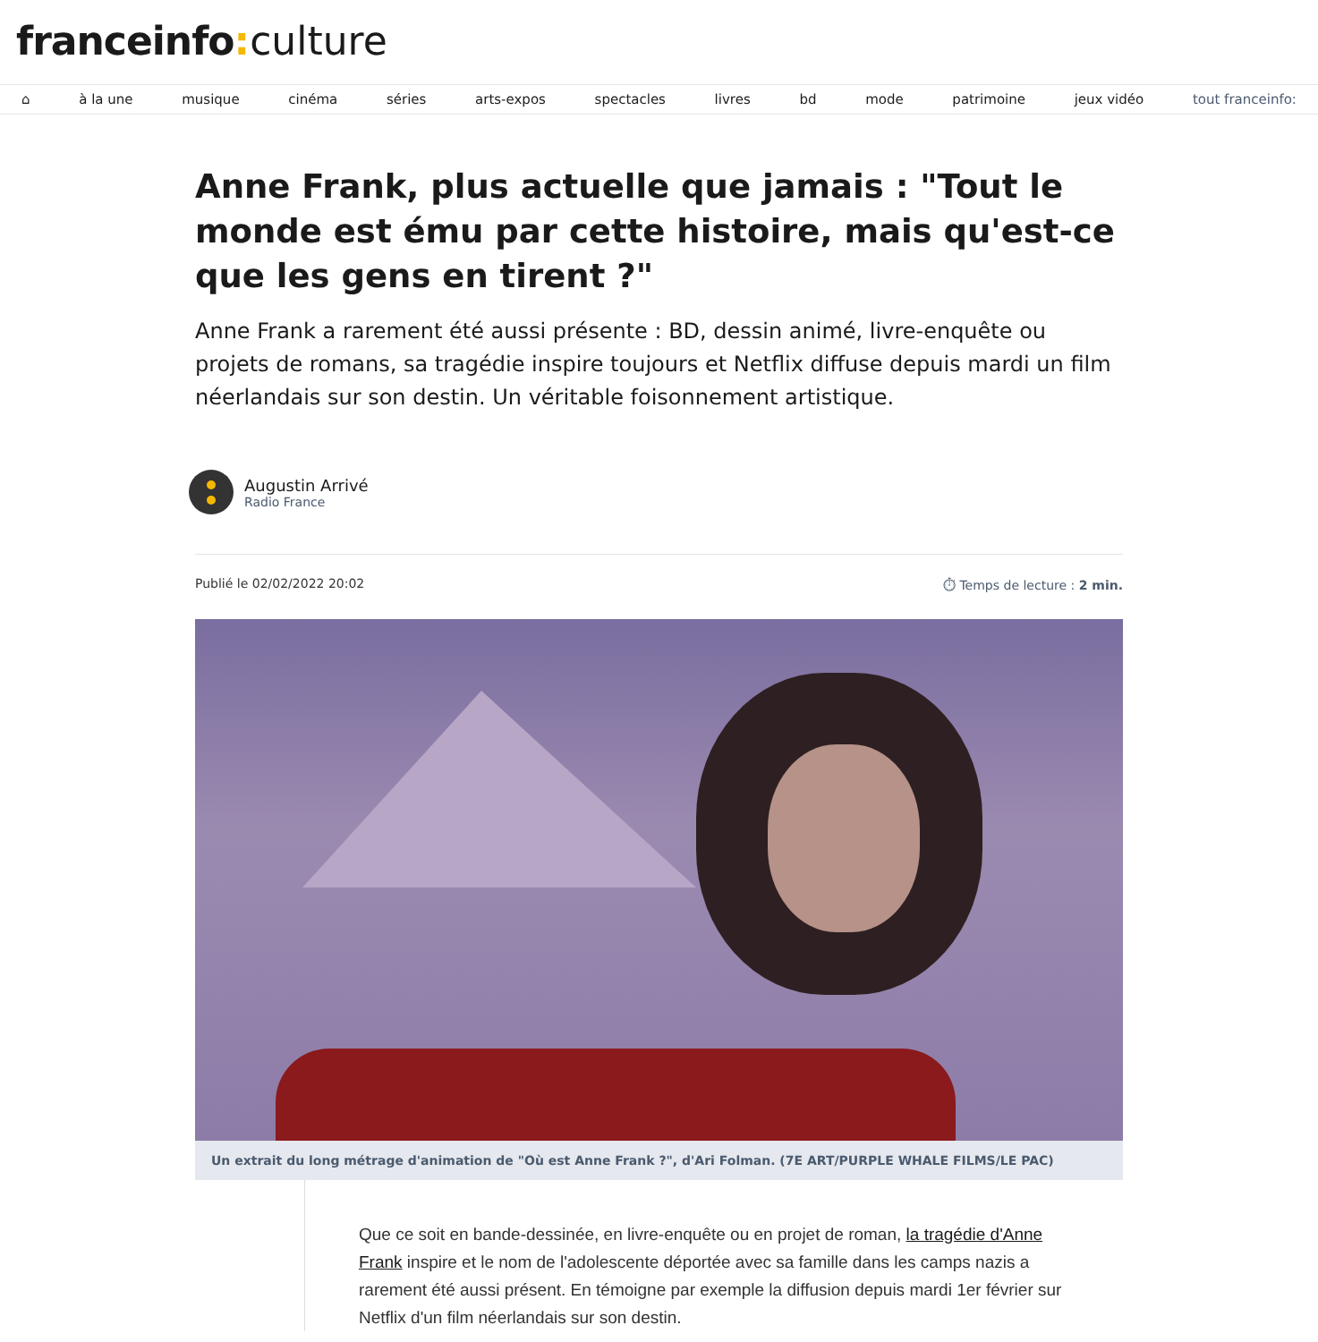franceinfo: culture
⌂ à la une musique cinéma séries arts-expos spectacles livres bd mode patrimoine jeux vidéo tout franceinfo:
Anne Frank, plus actuelle que jamais : "Tout le monde est ému par cette histoire, mais qu'est-ce que les gens en tirent ?"
Anne Frank a rarement été aussi présente : BD, dessin animé, livre-enquête ou projets de romans, sa tragédie inspire toujours et Netflix diffuse depuis mardi un film néerlandais sur son destin. Un véritable foisonnement artistique.
Augustin Arrivé
Radio France
Publié le 02/02/2022 20:02 ⏱ Temps de lecture : 2 min.
Un extrait du long métrage d'animation de "Où est Anne Frank ?", d'Ari Folman. (7E ART/PURPLE WHALE FILMS/LE PAC)
Que ce soit en bande-dessinée, en livre-enquête ou en projet de roman, la tragédie d'Anne Frank inspire et le nom de l'adolescente déportée avec sa famille dans les camps nazis a rarement été aussi présent. En témoigne par exemple la diffusion depuis mardi 1er février sur Netflix d'un film néerlandais sur son destin.